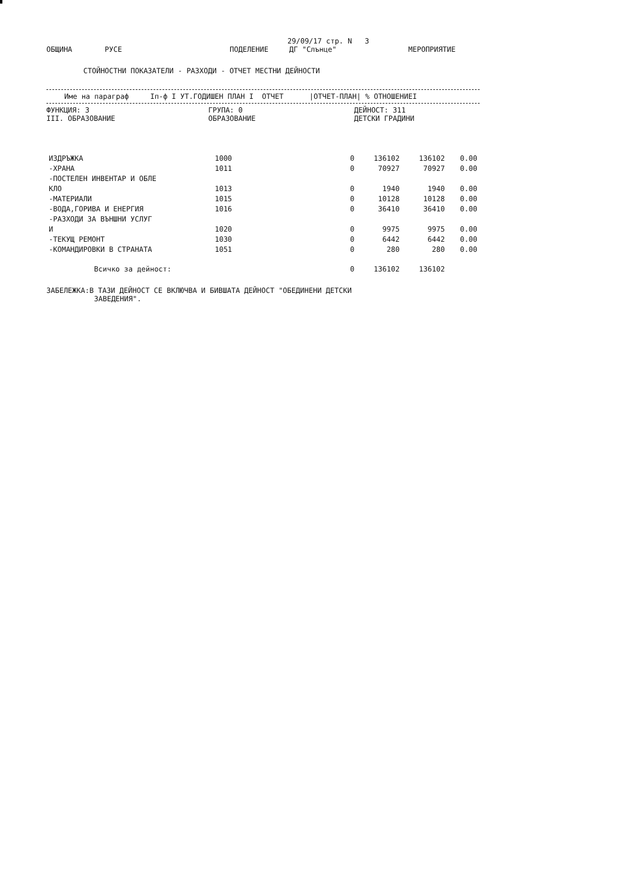29/09/17 стр. N 3
ОБЩИНА РУСЕ ПОДЕЛЕНИЕ ДГ "Слънце" МЕРОПРИЯТИЕ
СТОЙНОСТНИ ПОКАЗАТЕЛИ - РАЗХОДИ - ОТЧЕТ МЕСТНИ ДЕЙНОСТИ
Име на параграф Iп-ф I УТ.ГОДИШЕН ПЛАН I ОТЧЕТ |ОТЧЕТ-ПЛАН| % ОТНОШЕНИЕI
ФУНКЦИЯ: 3
III. ОБРАЗОВАНИЕ
ГРУПА: 0
ОБРАЗОВАНИЕ
ДЕЙНОСТ: 311
ДЕТСКИ ГРАДИНИ
| ИЗДРЪЖКА | 1000 | 0 | 136102 | 136102 | 0.00 |
| -ХРАНА | 1011 | 0 | 70927 | 70927 | 0.00 |
| -ПОСТЕЛЕН ИНВЕНТАР И ОБЛЕ КЛО | 1013 | 0 | 1940 | 1940 | 0.00 |
| -МАТЕРИАЛИ | 1015 | 0 | 10128 | 10128 | 0.00 |
| -ВОДА,ГОРИВА И ЕНЕРГИЯ | 1016 | 0 | 36410 | 36410 | 0.00 |
| -РАЗХОДИ ЗА ВЪНШНИ УСЛУГ И | 1020 | 0 | 9975 | 9975 | 0.00 |
| -ТЕКУЩ РЕМОНТ | 1030 | 0 | 6442 | 6442 | 0.00 |
| -КОМАНДИРОВКИ В СТРАНАТА | 1051 | 0 | 280 | 280 | 0.00 |
| Всичко за дейност: | | 0 | 136102 | 136102 | |
ЗАБЕЛЕЖКА:В ТАЗИ ДЕЙНОСТ СЕ ВКЛЮЧВА И БИВШАТА ДЕЙНОСТ "ОБЕДИНЕНИ ДЕТСКИ
ЗАВЕДЕНИЯ".